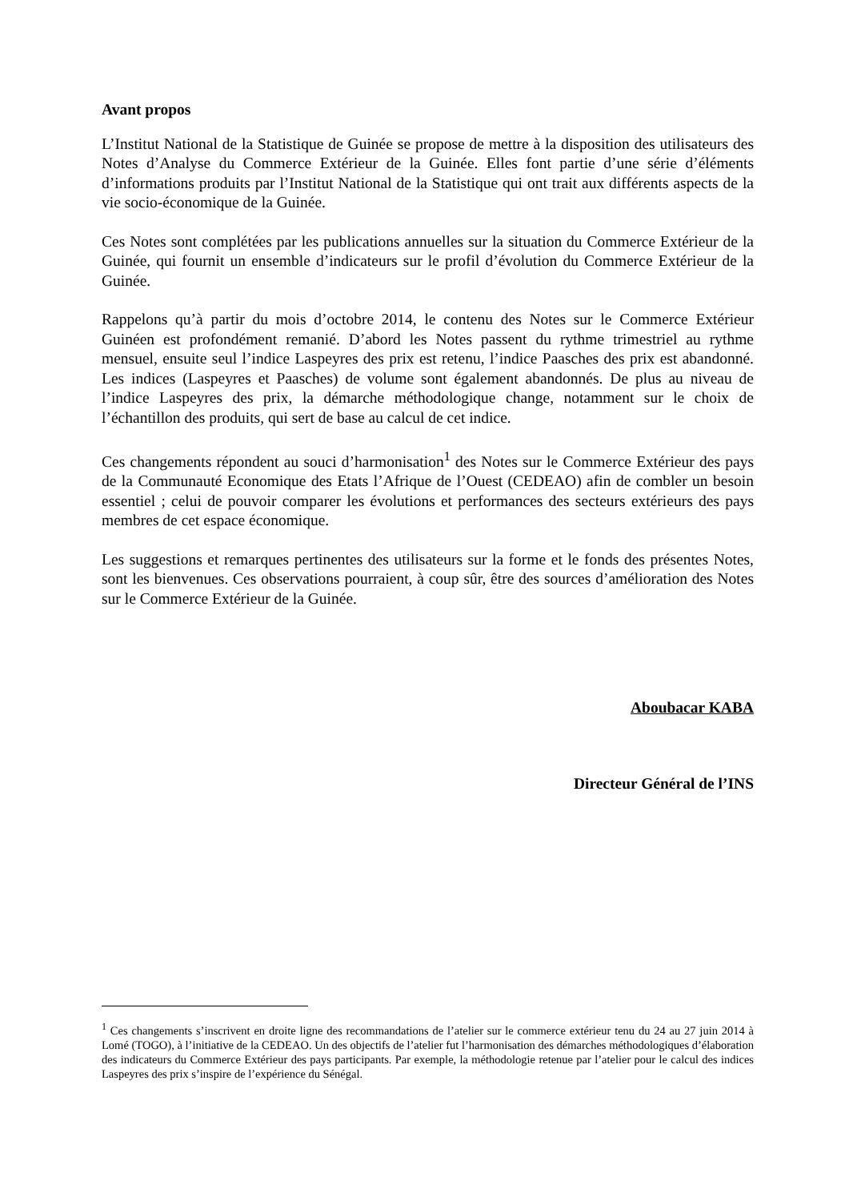Avant propos
L’Institut National de la Statistique de Guinée se propose de mettre à la disposition des utilisateurs des Notes d’Analyse du Commerce Extérieur de la Guinée. Elles font partie d’une série d’éléments d’informations produits par l’Institut National de la Statistique qui ont trait aux différents aspects de la vie socio-économique de la Guinée.
Ces Notes sont complétées par les publications annuelles sur la situation du Commerce Extérieur de la Guinée, qui fournit un ensemble d’indicateurs sur le profil d’évolution du Commerce Extérieur de la Guinée.
Rappelons qu’à partir du mois d’octobre 2014, le contenu des Notes sur le Commerce Extérieur Guinéen est profondément remanié. D’abord les Notes passent du rythme trimestriel au rythme mensuel, ensuite seul l’indice Laspeyres des prix est retenu, l’indice Paasches des prix est abandonné. Les indices (Laspeyres et Paasches) de volume sont également abandonnés. De plus au niveau de l’indice Laspeyres des prix, la démarche méthodologique change, notamment sur le choix de l’échantillon des produits, qui sert de base au calcul de cet indice.
Ces changements répondent au souci d’harmonisation<sup>1</sup> des Notes sur le Commerce Extérieur des pays de la Communauté Economique des Etats l’Afrique de l’Ouest (CEDEAO) afin de combler un besoin essentiel ; celui de pouvoir comparer les évolutions et performances des secteurs extérieurs des pays membres de cet espace économique.
Les suggestions et remarques pertinentes des utilisateurs sur la forme et le fonds des présentes Notes, sont les bienvenues. Ces observations pourraient, à coup sûr, être des sources d’amélioration des Notes sur le Commerce Extérieur de la Guinée.
Aboubacar KABA
Directeur Général de l’INS
<sup>1</sup> Ces changements s’inscrivent en droite ligne des recommandations de l’atelier sur le commerce extérieur tenu du 24 au 27 juin 2014 à Lomé (TOGO), à l’initiative de la CEDEAO. Un des objectifs de l’atelier fut l’harmonisation des démarches méthodologiques d’élaboration des indicateurs du Commerce Extérieur des pays participants. Par exemple, la méthodologie retenue par l’atelier pour le calcul des indices Laspeyres des prix s’inspire de l’expérience du Sénégal.